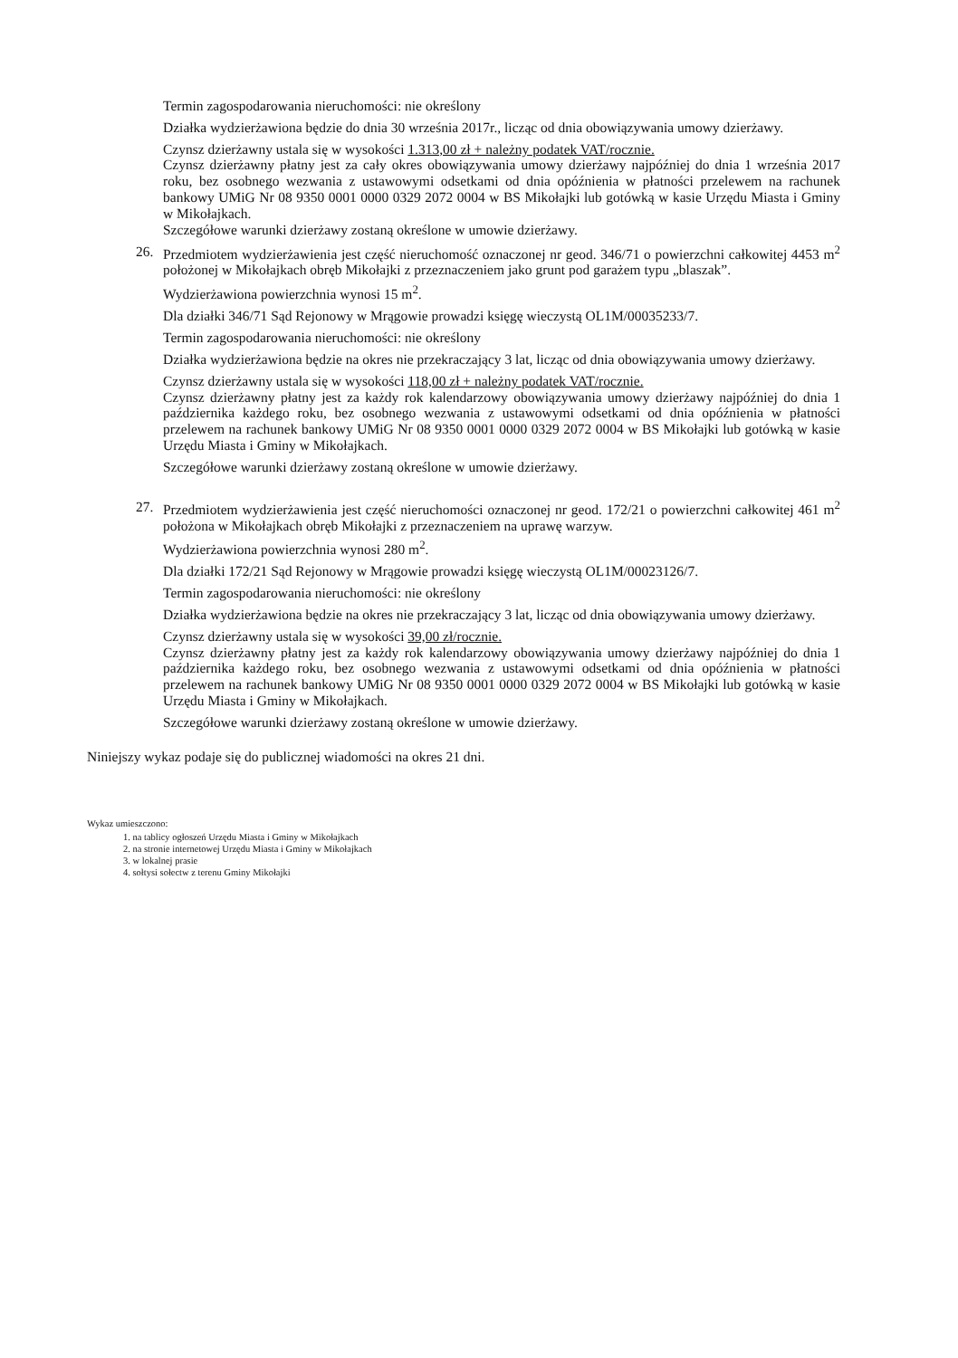Termin zagospodarowania nieruchomości: nie określony
Działka wydzierżawiona będzie do dnia 30 września 2017r., licząc od dnia obowiązywania umowy dzierżawy.
Czynsz dzierżawny ustala się w wysokości 1.313,00 zł + należny podatek VAT/rocznie.
Czynsz dzierżawny płatny jest za cały okres obowiązywania umowy dzierżawy najpóźniej do dnia 1 września 2017 roku, bez osobnego wezwania z ustawowymi odsetkami od dnia opóźnienia w płatności przelewem na rachunek bankowy UMiG Nr 08 9350 0001 0000 0329 2072 0004 w BS Mikołajki lub gotówką w kasie Urzędu Miasta i Gminy w Mikołajkach.
Szczegółowe warunki dzierżawy zostaną określone w umowie dzierżawy.
26. Przedmiotem wydzierżawienia jest część nieruchomość oznaczonej nr geod. 346/71 o powierzchni całkowitej 4453 m<sup>2</sup> położonej w Mikołajkach obręb Mikołajki z przeznaczeniem jako grunt pod garażem typu „blaszak”.
Wydzierżawiona powierzchnia wynosi 15 m<sup>2</sup>.
Dla działki 346/71 Sąd Rejonowy w Mrągowie prowadzi księgę wieczystą OL1M/00035233/7.
Termin zagospodarowania nieruchomości: nie określony
Działka wydzierżawiona będzie na okres nie przekraczający 3 lat, licząc od dnia obowiązywania umowy dzierżawy.
Czynsz dzierżawny ustala się w wysokości 118,00 zł + należny podatek VAT/rocznie.
Czynsz dzierżawny płatny jest za każdy rok kalendarzowy obowiązywania umowy dzierżawy najpóźniej do dnia 1 października każdego roku, bez osobnego wezwania z ustawowymi odsetkami od dnia opóźnienia w płatności przelewem na rachunek bankowy UMiG Nr 08 9350 0001 0000 0329 2072 0004 w BS Mikołajki lub gotówką w kasie Urzędu Miasta i Gminy w Mikołajkach.
Szczegółowe warunki dzierżawy zostaną określone w umowie dzierżawy.
27. Przedmiotem wydzierżawienia jest część nieruchomości oznaczonej nr geod. 172/21 o powierzchni całkowitej 461 m<sup>2</sup> położona w Mikołajkach obręb Mikołajki z przeznaczeniem na uprawę warzyw.
Wydzierżawiona powierzchnia wynosi 280 m<sup>2</sup>.
Dla działki 172/21 Sąd Rejonowy w Mrągowie prowadzi księgę wieczystą OL1M/00023126/7.
Termin zagospodarowania nieruchomości: nie określony
Działka wydzierżawiona będzie na okres nie przekraczający 3 lat, licząc od dnia obowiązywania umowy dzierżawy.
Czynsz dzierżawny ustala się w wysokości 39,00 zł/rocznie.
Czynsz dzierżawny płatny jest za każdy rok kalendarzowy obowiązywania umowy dzierżawy najpóźniej do dnia 1 października każdego roku, bez osobnego wezwania z ustawowymi odsetkami od dnia opóźnienia w płatności przelewem na rachunek bankowy UMiG Nr 08 9350 0001 0000 0329 2072 0004 w BS Mikołajki lub gotówką w kasie Urzędu Miasta i Gminy w Mikołajkach.
Szczegółowe warunki dzierżawy zostaną określone w umowie dzierżawy.
Niniejszy wykaz podaje się do publicznej wiadomości na okres 21 dni.
Wykaz umieszczono:
1. na tablicy ogłoszeń Urzędu Miasta i Gminy w Mikołajkach
2. na stronie internetowej Urzędu Miasta i Gminy w Mikołajkach
3. w lokalnej prasie
4. sołtysi sołectw z terenu Gminy Mikołajki